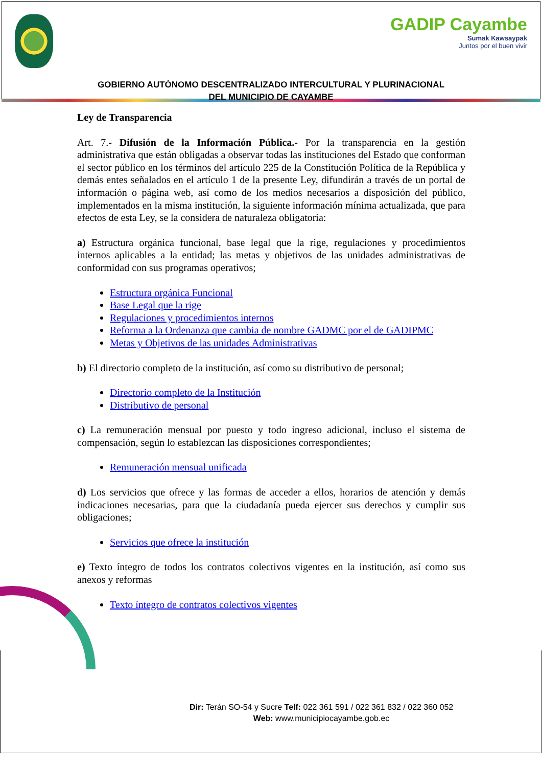GADIP Cayambe
Sumak Kawsaypak
Juntos por el buen vivir
GOBIERNO AUTÓNOMO DESCENTRALIZADO INTERCULTURAL Y PLURINACIONAL
DEL MUNICIPIO DE CAYAMBE
Ley de Transparencia
Art. 7.- Difusión de la Información Pública.- Por la transparencia en la gestión administrativa que están obligadas a observar todas las instituciones del Estado que conforman el sector público en los términos del artículo 225 de la Constitución Política de la República y demás entes señalados en el artículo 1 de la presente Ley, difundirán a través de un portal de información o página web, así como de los medios necesarios a disposición del público, implementados en la misma institución, la siguiente información mínima actualizada, que para efectos de esta Ley, se la considera de naturaleza obligatoria:
a) Estructura orgánica funcional, base legal que la rige, regulaciones y procedimientos internos aplicables a la entidad; las metas y objetivos de las unidades administrativas de conformidad con sus programas operativos;
Estructura orgánica Funcional
Base Legal que la rige
Regulaciones y procedimientos internos
Reforma a la Ordenanza que cambia de nombre GADMC por el de GADIPMC
Metas y Objetivos de las unidades Administrativas
b) El directorio completo de la institución, así como su distributivo de personal;
Directorio completo de la Institución
Distributivo de personal
c) La remuneración mensual por puesto y todo ingreso adicional, incluso el sistema de compensación, según lo establezcan las disposiciones correspondientes;
Remuneración mensual unificada
d) Los servicios que ofrece y las formas de acceder a ellos, horarios de atención y demás indicaciones necesarias, para que la ciudadanía pueda ejercer sus derechos y cumplir sus obligaciones;
Servicios que ofrece la institución
e) Texto íntegro de todos los contratos colectivos vigentes en la institución, así como sus anexos y reformas
Texto íntegro de contratos colectivos vigentes
Dir: Terán SO-54 y Sucre Telf: 022 361 591 / 022 361 832 / 022 360 052
Web: www.municipiocayambe.gob.ec